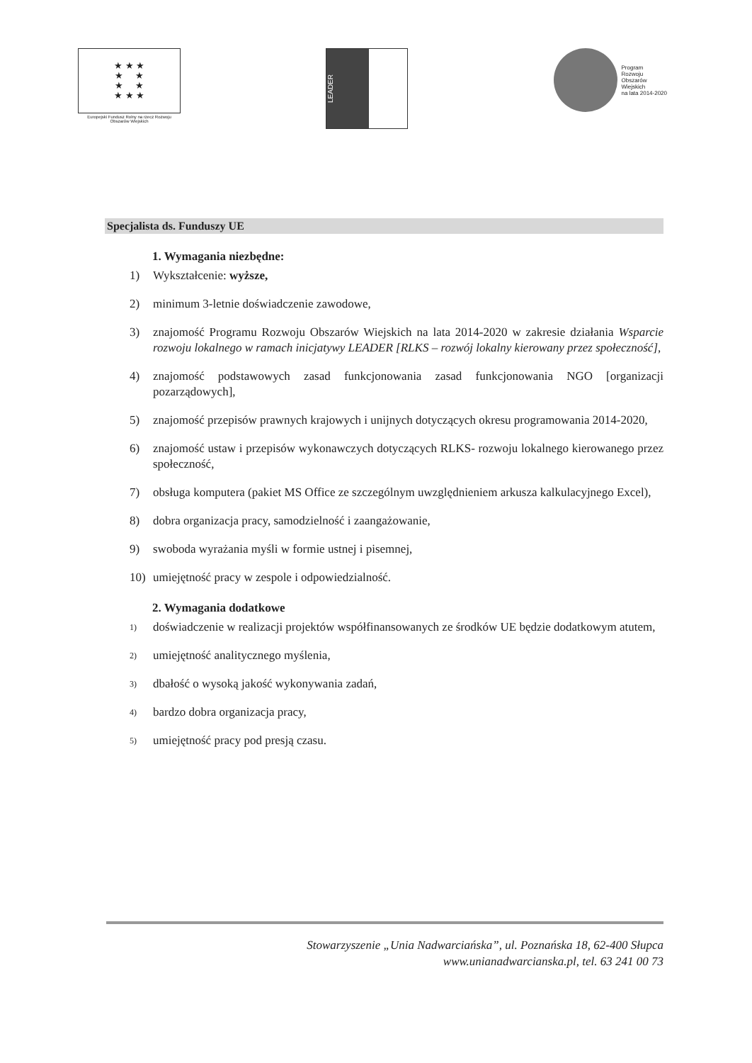★ ★ ★
★ ★
★ ★
★ ★ ★
Europejski Fundusz Rolny na rzecz Rozwoju Obszarów Wiejskich
LEADER
Program
Rozwoju
Obszarów
Wiejskich
na lata 2014-2020
Specjalista ds. Funduszy UE
1. Wymagania niezbędne:
1) Wykształcenie: wyższe,
2) minimum 3-letnie doświadczenie zawodowe,
3) znajomość Programu Rozwoju Obszarów Wiejskich na lata 2014-2020 w zakresie działania Wsparcie rozwoju lokalnego w ramach inicjatywy LEADER [RLKS – rozwój lokalny kierowany przez społeczność],
4) znajomość podstawowych zasad funkcjonowania zasad funkcjonowania NGO [organizacji pozarządowych],
5) znajomość przepisów prawnych krajowych i unijnych dotyczących okresu programowania 2014-2020,
6) znajomość ustaw i przepisów wykonawczych dotyczących RLKS- rozwoju lokalnego kierowanego przez społeczność,
7) obsługa komputera (pakiet MS Office ze szczególnym uwzględnieniem arkusza kalkulacyjnego Excel),
8) dobra organizacja pracy, samodzielność i zaangażowanie,
9) swoboda wyrażania myśli w formie ustnej i pisemnej,
10) umiejętność pracy w zespole i odpowiedzialność.
2. Wymagania dodatkowe
1) doświadczenie w realizacji projektów współfinansowanych ze środków UE będzie dodatkowym atutem,
2) umiejętność analitycznego myślenia,
3) dbałość o wysoką jakość wykonywania zadań,
4) bardzo dobra organizacja pracy,
5) umiejętność pracy pod presją czasu.
Stowarzyszenie „Unia Nadwarciańska”, ul. Poznańska 18, 62-400 Słupca
www.unianadwarcianska.pl, tel. 63 241 00 73